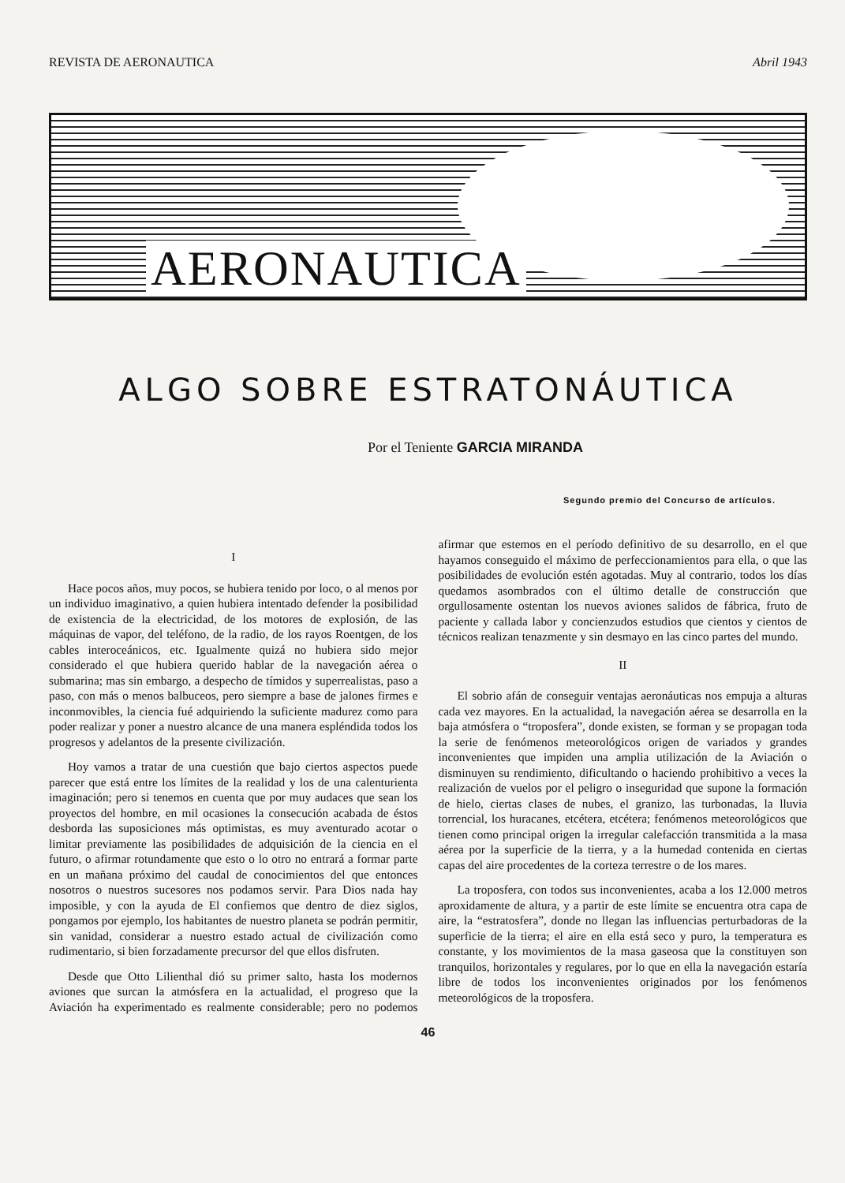REVISTA DE AERONAUTICA Abril 1943
AERONAUTICA
ALGO SOBRE ESTRATONÁUTICA
Por el Teniente GARCIA MIRANDA
Segundo premio del Concurso de artículos.
I
Hace pocos años, muy pocos, se hubiera tenido por loco, o al menos por un individuo imaginativo, a quien hubiera intentado defender la posibilidad de existencia de la electricidad, de los motores de explosión, de las máquinas de vapor, del teléfono, de la radio, de los rayos Roentgen, de los cables interoceánicos, etc. Igualmente quizá no hubiera sido mejor considerado el que hubiera querido hablar de la navegación aérea o submarina; mas sin embargo, a despecho de tímidos y superrealistas, paso a paso, con más o menos balbuceos, pero siempre a base de jalones firmes e inconmovibles, la ciencia fué adquiriendo la suficiente madurez como para poder realizar y poner a nuestro alcance de una manera espléndida todos los progresos y adelantos de la presente civilización.
Hoy vamos a tratar de una cuestión que bajo ciertos aspectos puede parecer que está entre los límites de la realidad y los de una calenturienta imaginación; pero si tenemos en cuenta que por muy audaces que sean los proyectos del hombre, en mil ocasiones la consecución acabada de éstos desborda las suposiciones más optimistas, es muy aventurado acotar o limitar previamente las posibilidades de adquisición de la ciencia en el futuro, o afirmar rotundamente que esto o lo otro no entrará a formar parte en un mañana próximo del caudal de conocimientos del que entonces nosotros o nuestros sucesores nos podamos servir. Para Dios nada hay imposible, y con la ayuda de El confiemos que dentro de diez siglos, pongamos por ejemplo, los habitantes de nuestro planeta se podrán permitir, sin vanidad, considerar a nuestro estado actual de civilización como rudimentario, si bien forzadamente precursor del que ellos disfruten.
Desde que Otto Lilienthal dió su primer salto, hasta los modernos aviones que surcan la atmósfera en la actualidad, el progreso que la Aviación ha experimentado es realmente considerable; pero no podemos afirmar que estemos en el período definitivo de su desarrollo, en el que hayamos conseguido el máximo de perfeccionamientos para ella, o que las posibilidades de evolución estén agotadas. Muy al contrario, todos los días quedamos asombrados con el último detalle de construcción que orgullosamente ostentan los nuevos aviones salidos de fábrica, fruto de paciente y callada labor y concienzudos estudios que cientos y cientos de técnicos realizan tenazmente y sin desmayo en las cinco partes del mundo.
II
El sobrio afán de conseguir ventajas aeronáuticas nos empuja a alturas cada vez mayores. En la actualidad, la navegación aérea se desarrolla en la baja atmósfera o “troposfera”, donde existen, se forman y se propagan toda la serie de fenómenos meteorológicos origen de variados y grandes inconvenientes que impiden una amplia utilización de la Aviación o disminuyen su rendimiento, dificultando o haciendo prohibitivo a veces la realización de vuelos por el peligro o inseguridad que supone la formación de hielo, ciertas clases de nubes, el granizo, las turbonadas, la lluvia torrencial, los huracanes, etcétera, etcétera; fenómenos meteorológicos que tienen como principal origen la irregular calefacción transmitida a la masa aérea por la superficie de la tierra, y a la humedad contenida en ciertas capas del aire procedentes de la corteza terrestre o de los mares.
La troposfera, con todos sus inconvenientes, acaba a los 12.000 metros aproxidamente de altura, y a partir de este límite se encuentra otra capa de aire, la “estratosfera”, donde no llegan las influencias perturbadoras de la superficie de la tierra; el aire en ella está seco y puro, la temperatura es constante, y los movimientos de la masa gaseosa que la constituyen son tranquilos, horizontales y regulares, por lo que en ella la navegación estaría libre de todos los inconvenientes originados por los fenómenos meteorológicos de la troposfera.
46